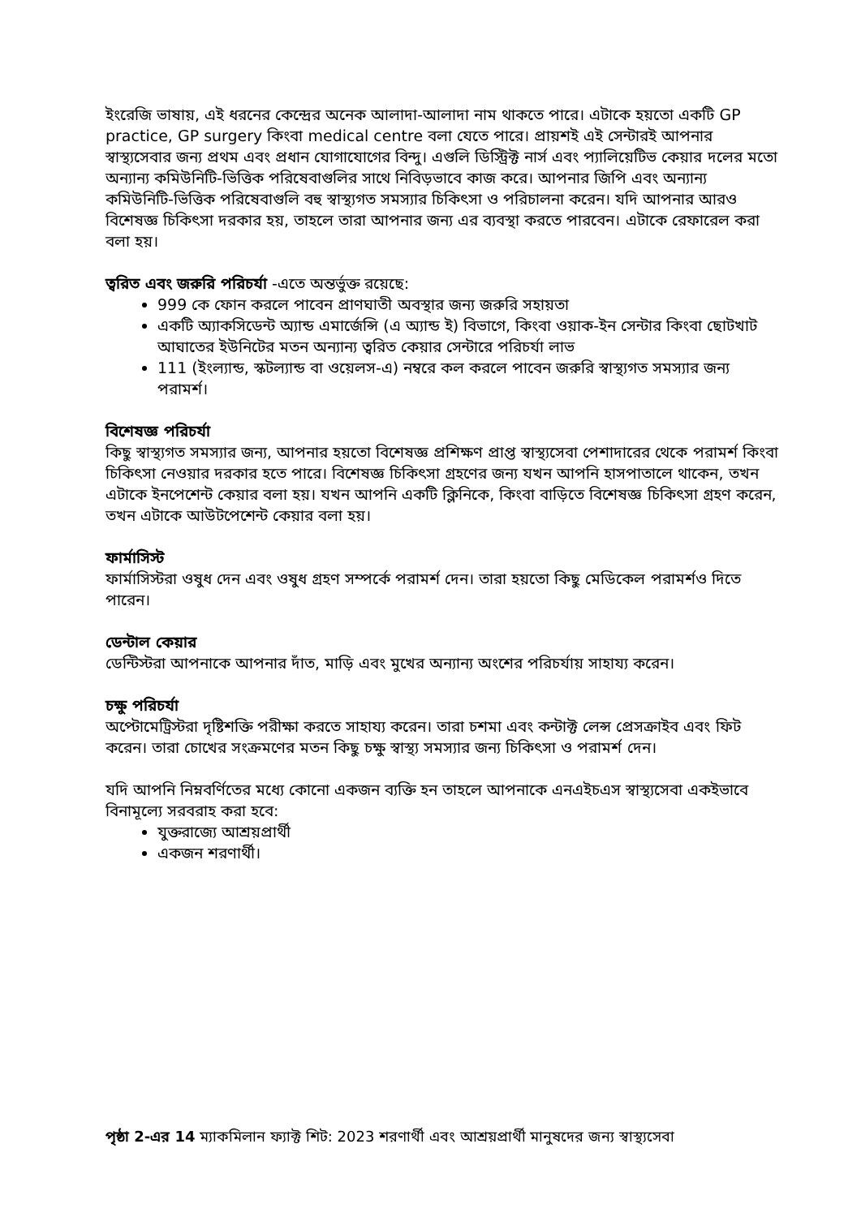ইংরেজি ভাষায়, এই ধরনের কেন্দ্রের অনেক আলাদা-আলাদা নাম থাকতে পারে। এটাকে হয়তো একটি GP practice, GP surgery কিংবা medical centre বলা যেতে পারে। প্রায়শই এই সেন্টারই আপনার স্বাস্থ্যসেবার জন্য প্রথম এবং প্রধান যোগাযোগের বিন্দু। এগুলি ডিস্ট্রিক্ট নার্স এবং প্যালিয়েটিভ কেয়ার দলের মতো অন্যান্য কমিউনিটি-ভিত্তিক পরিষেবাগুলির সাথে নিবিড়ভাবে কাজ করে। আপনার জিপি এবং অন্যান্য কমিউনিটি-ভিত্তিক পরিষেবাগুলি বহু স্বাস্থ্যগত সমস্যার চিকিৎসা ও পরিচালনা করেন। যদি আপনার আরও বিশেষজ্ঞ চিকিৎসা দরকার হয়, তাহলে তারা আপনার জন্য এর ব্যবস্থা করতে পারবেন। এটাকে রেফারেল করা বলা হয়।
ত্বরিত এবং জরুরি পরিচর্যা -এতে অন্তর্ভুক্ত রয়েছে:
999 কে ফোন করলে পাবেন প্রাণঘাতী অবস্থার জন্য জরুরি সহায়তা
একটি অ্যাকসিডেন্ট অ্যান্ড এমার্জেন্সি (এ অ্যান্ড ই) বিভাগে, কিংবা ওয়াক-ইন সেন্টার কিংবা ছোটখাট আঘাতের ইউনিটের মতন অন্যান্য ত্বরিত কেয়ার সেন্টারে পরিচর্যা লাভ
111 (ইংল্যান্ড, স্কটল্যান্ড বা ওয়েলস-এ) নম্বরে কল করলে পাবেন জরুরি স্বাস্থ্যগত সমস্যার জন্য পরামর্শ।
বিশেষজ্ঞ পরিচর্যা
কিছু স্বাস্থ্যগত সমস্যার জন্য, আপনার হয়তো বিশেষজ্ঞ প্রশিক্ষণ প্রাপ্ত স্বাস্থ্যসেবা পেশাদারের থেকে পরামর্শ কিংবা চিকিৎসা নেওয়ার দরকার হতে পারে। বিশেষজ্ঞ চিকিৎসা গ্রহণের জন্য যখন আপনি হাসপাতালে থাকেন, তখন এটাকে ইনপেশেন্ট কেয়ার বলা হয়। যখন আপনি একটি ক্লিনিকে, কিংবা বাড়িতে বিশেষজ্ঞ চিকিৎসা গ্রহণ করেন, তখন এটাকে আউটপেশেন্ট কেয়ার বলা হয়।
ফার্মাসিস্ট
ফার্মাসিস্টরা ওষুধ দেন এবং ওষুধ গ্রহণ সম্পর্কে পরামর্শ দেন। তারা হয়তো কিছু মেডিকেল পরামর্শও দিতে পারেন।
ডেন্টাল কেয়ার
ডেন্টিস্টরা আপনাকে আপনার দাঁত, মাড়ি এবং মুখের অন্যান্য অংশের পরিচর্যায় সাহায্য করেন।
চক্ষু পরিচর্যা
অপ্টোমেট্রিস্টরা দৃষ্টিশক্তি পরীক্ষা করতে সাহায্য করেন। তারা চশমা এবং কন্টাক্ট লেন্স প্রেসক্রাইব এবং ফিট করেন। তারা চোখের সংক্রমণের মতন কিছু চক্ষু স্বাস্থ্য সমস্যার জন্য চিকিৎসা ও পরামর্শ দেন।
যদি আপনি নিম্নবর্ণিতের মধ্যে কোনো একজন ব্যক্তি হন তাহলে আপনাকে এনএইচএস স্বাস্থ্যসেবা একইভাবে বিনামূল্যে সরবরাহ করা হবে:
যুক্তরাজ্যে আশ্রয়প্রার্থী
একজন শরণার্থী।
পৃষ্ঠা 2-এর 14 ম্যাকমিলান ফ্যাক্ট শিট: 2023 শরণার্থী এবং আশ্রয়প্রার্থী মানুষদের জন্য স্বাস্থ্যসেবা